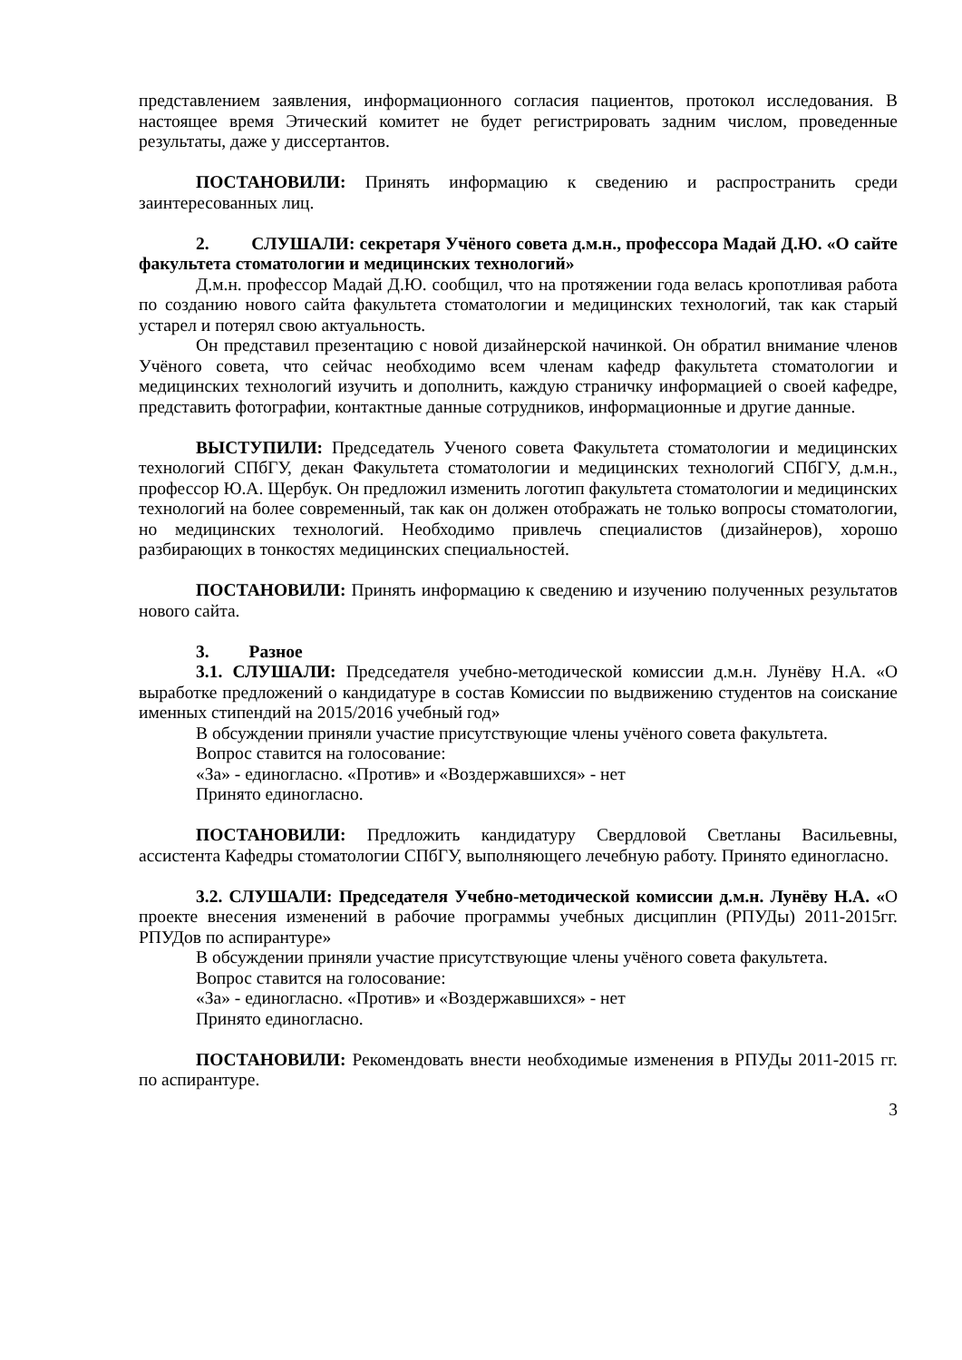представлением заявления, информационного согласия пациентов, протокол исследования. В настоящее время Этический комитет не будет регистрировать задним числом, проведенные результаты, даже у диссертантов.
ПОСТАНОВИЛИ: Принять информацию к сведению и распространить среди заинтересованных лиц.
2. СЛУШАЛИ: секретаря Учёного совета д.м.н., профессора Мадай Д.Ю. «О сайте факультета стоматологии и медицинских технологий»
Д.м.н. профессор Мадай Д.Ю. сообщил, что на протяжении года велась кропотливая работа по созданию нового сайта факультета стоматологии и медицинских технологий, так как старый устарел и потерял свою актуальность.
Он представил презентацию с новой дизайнерской начинкой. Он обратил внимание членов Учёного совета, что сейчас необходимо всем членам кафедр факультета стоматологии и медицинских технологий изучить и дополнить, каждую страничку информацией о своей кафедре, представить фотографии, контактные данные сотрудников, информационные и другие данные.
ВЫСТУПИЛИ: Председатель Ученого совета Факультета стоматологии и медицинских технологий СПбГУ, декан Факультета стоматологии и медицинских технологий СПбГУ, д.м.н., профессор Ю.А. Щербук. Он предложил изменить логотип факультета стоматологии и медицинских технологий на более современный, так как он должен отображать не только вопросы стоматологии, но медицинских технологий. Необходимо привлечь специалистов (дизайнеров), хорошо разбирающих в тонкостях медицинских специальностей.
ПОСТАНОВИЛИ: Принять информацию к сведению и изучению полученных результатов нового сайта.
3. Разное
3.1. СЛУШАЛИ: Председателя учебно-методической комиссии д.м.н. Лунёву Н.А. «О выработке предложений о кандидатуре в состав Комиссии по выдвижению студентов на соискание именных стипендий на 2015/2016 учебный год»
В обсуждении приняли участие присутствующие члены учёного совета факультета.
Вопрос ставится на голосование:
«За» - единогласно. «Против» и «Воздержавшихся» - нет
Принято единогласно.
ПОСТАНОВИЛИ: Предложить кандидатуру Свердловой Светланы Васильевны, ассистента Кафедры стоматологии СПбГУ, выполняющего лечебную работу. Принято единогласно.
3.2. СЛУШАЛИ: Председателя Учебно-методической комиссии д.м.н. Лунёву Н.А. «О проекте внесения изменений в рабочие программы учебных дисциплин (РПУДы) 2011-2015гг. РПУДов по аспирантуре»
В обсуждении приняли участие присутствующие члены учёного совета факультета.
Вопрос ставится на голосование:
«За» - единогласно. «Против» и «Воздержавшихся» - нет
Принято единогласно.
ПОСТАНОВИЛИ: Рекомендовать внести необходимые изменения в РПУДы 2011-2015 гг. по аспирантуре.
3